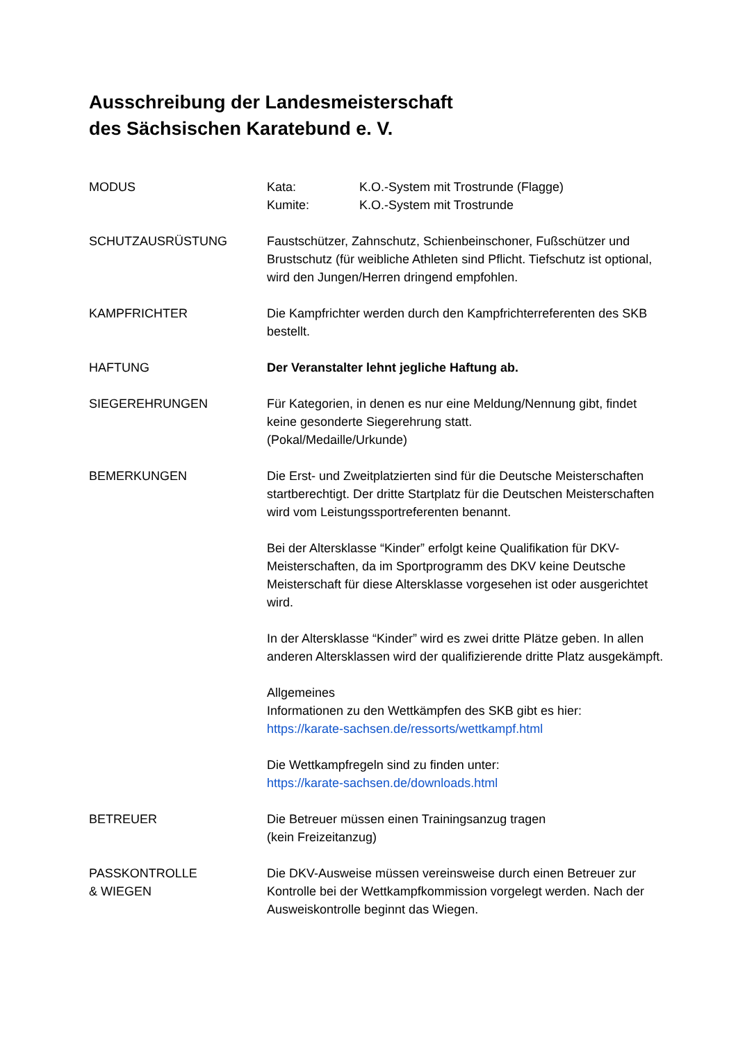Ausschreibung der Landesmeisterschaft
des Sächsischen Karatebund e. V.
MODUS Kata: K.O.-System mit Trostrunde (Flagge)
Kumite: K.O.-System mit Trostrunde
SCHUTZAUSRÜSTUNG Faustschützer, Zahnschutz, Schienbeinschoner, Fußschützer und Brustschutz (für weibliche Athleten sind Pflicht. Tiefschutz ist optional, wird den Jungen/Herren dringend empfohlen.
KAMPFRICHTER Die Kampfrichter werden durch den Kampfrichterreferenten des SKB bestellt.
HAFTUNG Der Veranstalter lehnt jegliche Haftung ab.
SIEGEREHRUNGEN Für Kategorien, in denen es nur eine Meldung/Nennung gibt, findet keine gesonderte Siegerehrung statt.
(Pokal/Medaille/Urkunde)
BEMERKUNGEN Die Erst- und Zweitplatzierten sind für die Deutsche Meisterschaften startberechtigt. Der dritte Startplatz für die Deutschen Meisterschaften wird vom Leistungssportreferenten benannt.
Bei der Altersklasse “Kinder” erfolgt keine Qualifikation für DKV-Meisterschaften, da im Sportprogramm des DKV keine Deutsche Meisterschaft für diese Altersklasse vorgesehen ist oder ausgerichtet wird.
In der Altersklasse “Kinder” wird es zwei dritte Plätze geben. In allen anderen Altersklassen wird der qualifizierende dritte Platz ausgekämpft.
Allgemeines
Informationen zu den Wettkämpfen des SKB gibt es hier:
https://karate-sachsen.de/ressorts/wettkampf.html
Die Wettkampfregeln sind zu finden unter:
https://karate-sachsen.de/downloads.html
BETREUER Die Betreuer müssen einen Trainingsanzug tragen
(kein Freizeitanzug)
PASSKONTROLLE
& WIEGEN
Die DKV-Ausweise müssen vereinsweise durch einen Betreuer zur Kontrolle bei der Wettkampfkommission vorgelegt werden. Nach der Ausweiskontrolle beginnt das Wiegen.